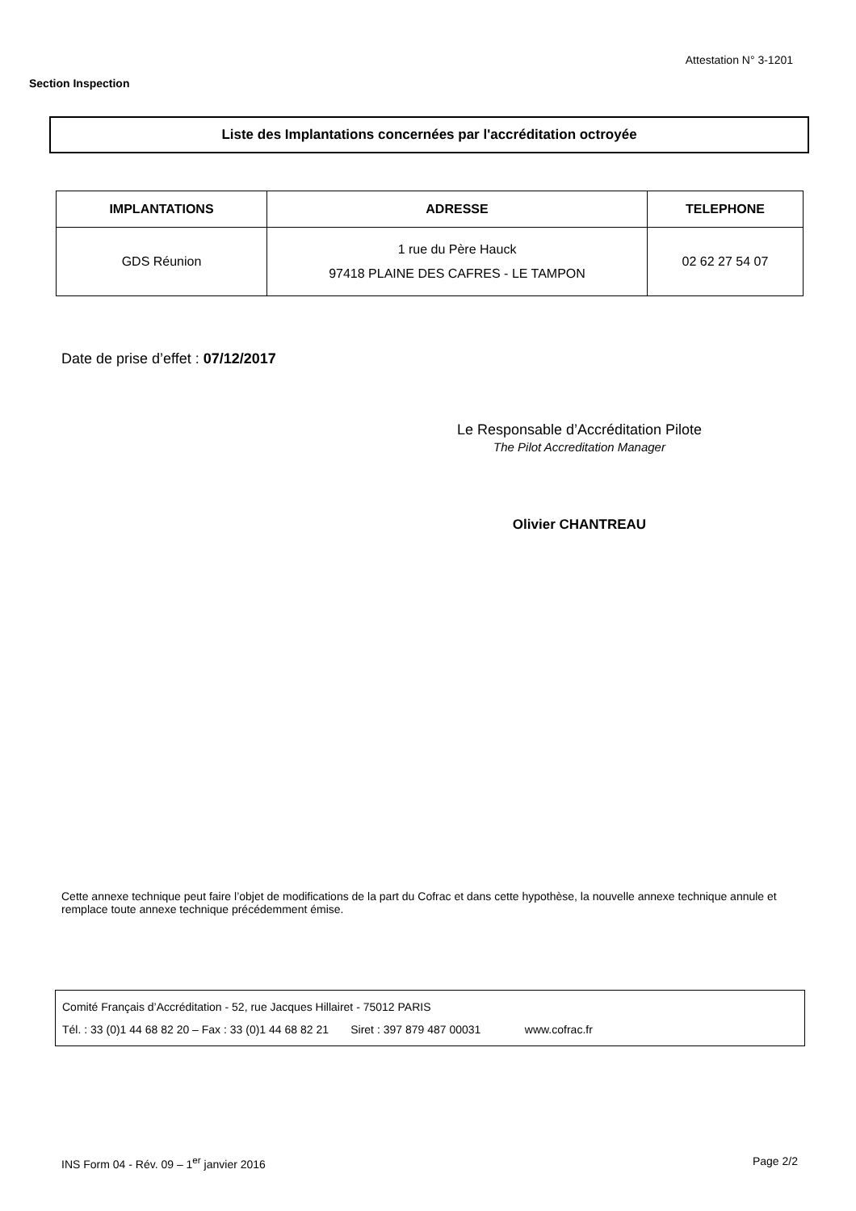Attestation N° 3-1201
Section Inspection
Liste des Implantations concernées par l'accréditation octroyée
| IMPLANTATIONS | ADRESSE | TELEPHONE |
| --- | --- | --- |
| GDS Réunion | 1 rue du Père Hauck 97418 PLAINE DES CAFRES - LE TAMPON | 02 62 27 54 07 |
Date de prise d’effet : 07/12/2017
Le Responsable d’Accréditation Pilote
The Pilot Accreditation Manager
Olivier CHANTREAU
Cette annexe technique peut faire l’objet de modifications de la part du Cofrac et dans cette hypothèse, la nouvelle annexe technique annule et remplace toute annexe technique précédemment émise.
Comité Français d’Accréditation - 52, rue Jacques Hillairet - 75012 PARIS
Tél. : 33 (0)1 44 68 82 20 – Fax : 33 (0)1 44 68 82 21 Siret : 397 879 487 00031 www.cofrac.fr
INS Form 04 - Rév. 09 – 1<sup>er</sup> janvier 2016
Page 2/2